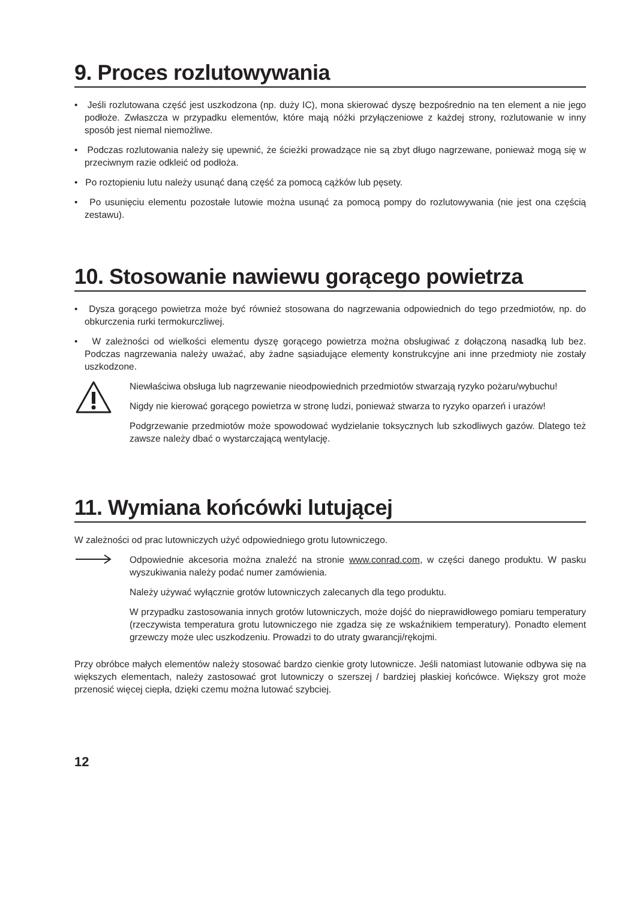9. Proces rozlutowywania
• Jeśli rozlutowana część jest uszkodzona (np. duży IC), mona skierować dyszę bezpośrednio na ten element a nie jego podłoże. Zwłaszcza w przypadku elementów, które mają nóżki przyłączeniowe z każdej strony, rozlutowanie w inny sposób jest niemal niemożliwe.
• Podczas rozlutowania należy się upewnić, że ścieżki prowadzące nie są zbyt długo nagrzewane, ponieważ mogą się w przeciwnym razie odkleić od podłoża.
• Po roztopieniu lutu należy usunąć daną część za pomocą cążków lub pęsety.
• Po usunięciu elementu pozostałe lutowie można usunąć za pomocą pompy do rozlutowywania (nie jest ona częścią zestawu).
10. Stosowanie nawiewu gorącego powietrza
• Dysza gorącego powietrza może być również stosowana do nagrzewania odpowiednich do tego przedmiotów, np. do obkurczenia rurki termokurczliwej.
• W zależności od wielkości elementu dyszę gorącego powietrza można obsługiwać z dołączoną nasadką lub bez. Podczas nagrzewania należy uważać, aby żadne sąsiadujące elementy konstrukcyjne ani inne przedmioty nie zostały uszkodzone.
Niewłaściwa obsługa lub nagrzewanie nieodpowiednich przedmiotów stwarzają ryzyko pożaru/wybuchu!
Nigdy nie kierować gorącego powietrza w stronę ludzi, ponieważ stwarza to ryzyko oparzeń i urazów!
Podgrzewanie przedmiotów może spowodować wydzielanie toksycznych lub szkodliwych gazów. Dlatego też zawsze należy dbać o wystarczającą wentylację.
11. Wymiana końcówki lutującej
W zależności od prac lutowniczych użyć odpowiedniego grotu lutowniczego.
Odpowiednie akcesoria można znaleźć na stronie www.conrad.com, w części danego produktu. W pasku wyszukiwania należy podać numer zamówienia.
Należy używać wyłącznie grotów lutowniczych zalecanych dla tego produktu.
W przypadku zastosowania innych grotów lutowniczych, może dojść do nieprawidłowego pomiaru temperatury (rzeczywista temperatura grotu lutowniczego nie zgadza się ze wskaźnikiem temperatury). Ponadto element grzewczy może ulec uszkodzeniu. Prowadzi to do utraty gwarancji/rękojmi.
Przy obróbce małych elementów należy stosować bardzo cienkie groty lutownicze. Jeśli natomiast lutowanie odbywa się na większych elementach, należy zastosować grot lutowniczy o szerszej / bardziej płaskiej końcówce. Większy grot może przenosić więcej ciepła, dzięki czemu można lutować szybciej.
12